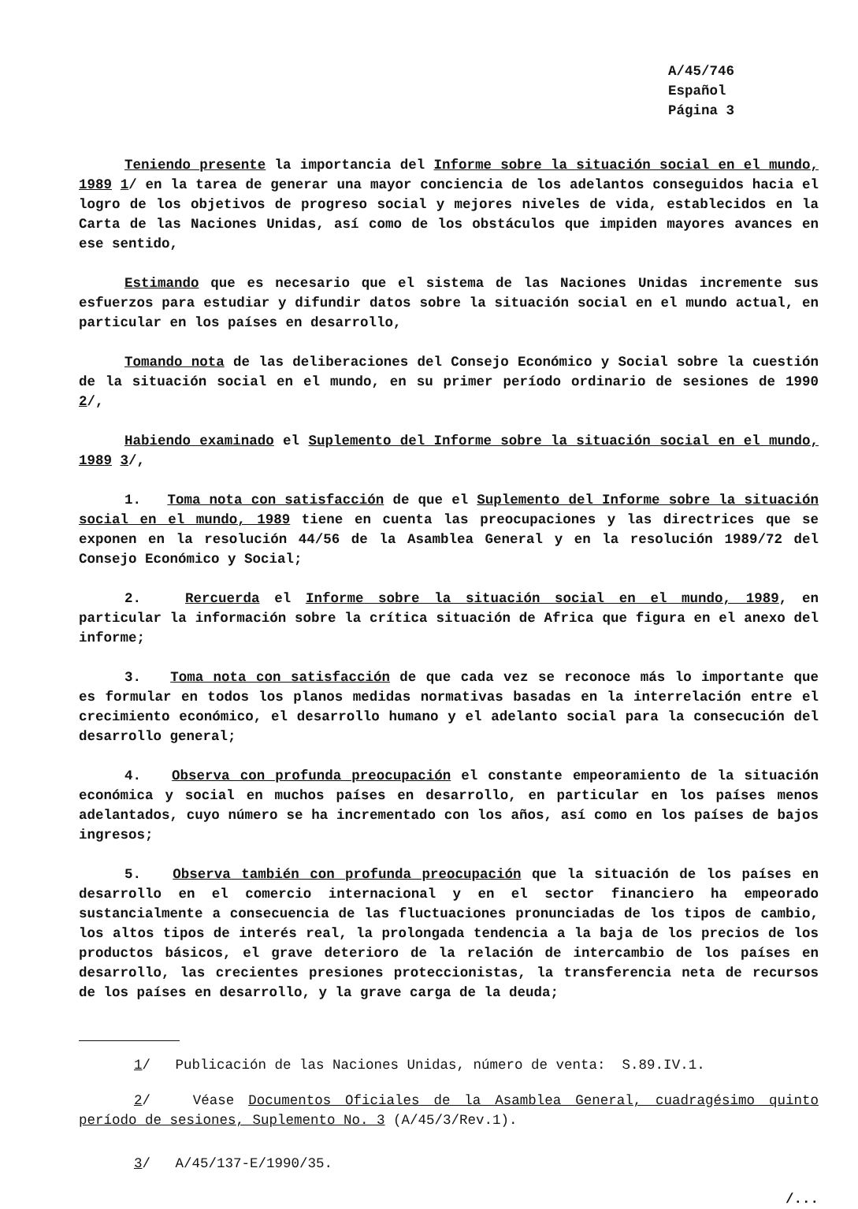A/45/746
Español
Página 3
Teniendo presente la importancia del Informe sobre la situación social en el mundo, 1989 1/ en la tarea de generar una mayor conciencia de los adelantos conseguidos hacia el logro de los objetivos de progreso social y mejores niveles de vida, establecidos en la Carta de las Naciones Unidas, así como de los obstáculos que impiden mayores avances en ese sentido,
Estimando que es necesario que el sistema de las Naciones Unidas incremente sus esfuerzos para estudiar y difundir datos sobre la situación social en el mundo actual, en particular en los países en desarrollo,
Tomando nota de las deliberaciones del Consejo Económico y Social sobre la cuestión de la situación social en el mundo, en su primer período ordinario de sesiones de 1990 2/,
Habiendo examinado el Suplemento del Informe sobre la situación social en el mundo, 1989 3/,
1. Toma nota con satisfacción de que el Suplemento del Informe sobre la situación social en el mundo, 1989 tiene en cuenta las preocupaciones y las directrices que se exponen en la resolución 44/56 de la Asamblea General y en la resolución 1989/72 del Consejo Económico y Social;
2. Rercuerda el Informe sobre la situación social en el mundo, 1989, en particular la información sobre la crítica situación de Africa que figura en el anexo del informe;
3. Toma nota con satisfacción de que cada vez se reconoce más lo importante que es formular en todos los planos medidas normativas basadas en la interrelación entre el crecimiento económico, el desarrollo humano y el adelanto social para la consecución del desarrollo general;
4. Observa con profunda preocupación el constante empeoramiento de la situación económica y social en muchos países en desarrollo, en particular en los países menos adelantados, cuyo número se ha incrementado con los años, así como en los países de bajos ingresos;
5. Observa también con profunda preocupación que la situación de los países en desarrollo en el comercio internacional y en el sector financiero ha empeorado sustancialmente a consecuencia de las fluctuaciones pronunciadas de los tipos de cambio, los altos tipos de interés real, la prolongada tendencia a la baja de los precios de los productos básicos, el grave deterioro de la relación de intercambio de los países en desarrollo, las crecientes presiones proteccionistas, la transferencia neta de recursos de los países en desarrollo, y la grave carga de la deuda;
1/ Publicación de las Naciones Unidas, número de venta: S.89.IV.1.
2/ Véase Documentos Oficiales de la Asamblea General, cuadragésimo quinto período de sesiones, Suplemento No. 3 (A/45/3/Rev.1).
3/ A/45/137-E/1990/35.
/...